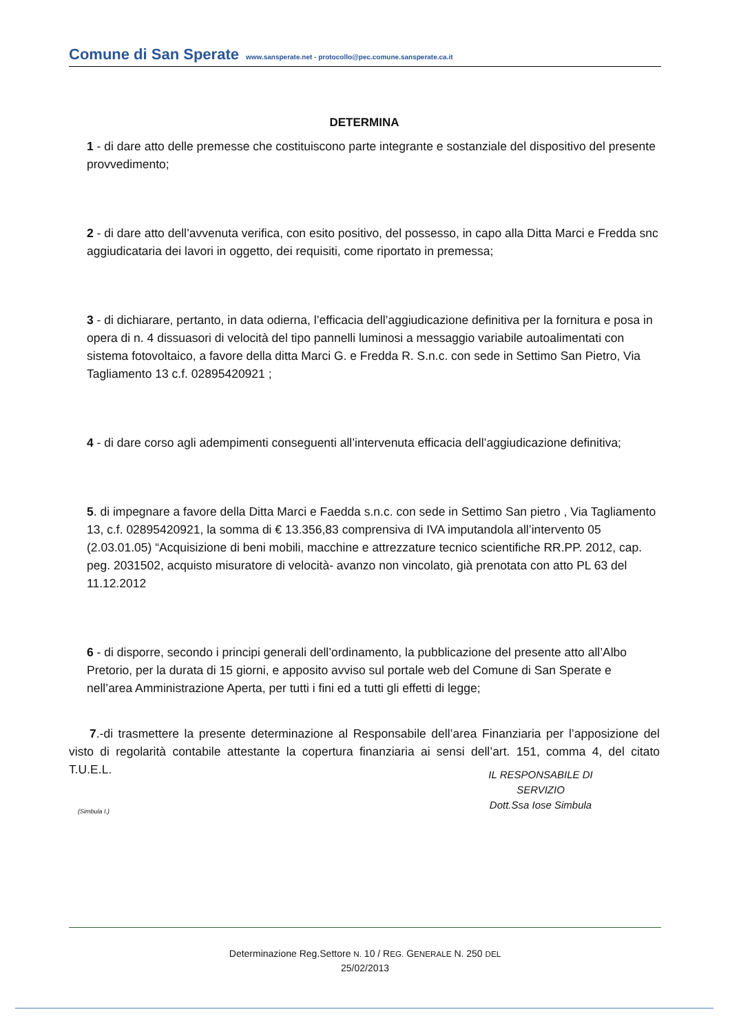Comune di San Sperate www.sansperate.net - protocollo@pec.comune.sansperate.ca.it
DETERMINA
1 - di dare atto delle premesse che costituiscono parte integrante e sostanziale del dispositivo del presente provvedimento;
2 - di dare atto dell’avvenuta verifica, con esito positivo, del possesso, in capo alla Ditta Marci e Fredda snc aggiudicataria dei lavori in oggetto, dei requisiti, come riportato in premessa;
3 - di dichiarare, pertanto, in data odierna, l’efficacia dell’aggiudicazione definitiva per la fornitura e posa in opera di n. 4 dissuasori di velocità del tipo pannelli luminosi a messaggio variabile autoalimentati con sistema fotovoltaico, a favore della ditta Marci G. e Fredda R. S.n.c. con sede in Settimo San Pietro, Via Tagliamento 13 c.f. 02895420921 ;
4 - di dare corso agli adempimenti conseguenti all’intervenuta efficacia dell’aggiudicazione definitiva;
5. di impegnare a favore della Ditta Marci e Faedda s.n.c. con sede in Settimo San pietro , Via Tagliamento 13, c.f. 02895420921, la somma di € 13.356,83 comprensiva di IVA imputandola all’intervento 05 (2.03.01.05) “Acquisizione di beni mobili, macchine e attrezzature tecnico scientifiche RR.PP. 2012, cap. peg. 2031502, acquisto misuratore di velocità- avanzo non vincolato, già prenotata con atto PL 63 del 11.12.2012
6 - di disporre, secondo i principi generali dell’ordinamento, la pubblicazione del presente atto all’Albo Pretorio, per la durata di 15 giorni, e apposito avviso sul portale web del Comune di San Sperate e nell’area Amministrazione Aperta, per tutti i fini ed a tutti gli effetti di legge;
7.-di trasmettere la presente determinazione al Responsabile dell’area Finanziaria per l’apposizione del visto di regolarità contabile attestante la copertura finanziaria ai sensi dell’art. 151, comma 4, del citato T.U.E.L.
IL RESPONSABILE DI SERVIZIO
Dott.Ssa Iose Simbula
(Simbula I.)
Determinazione Reg.Settore N. 10 / REG. GENERALE N. 250 DEL
25/02/2013